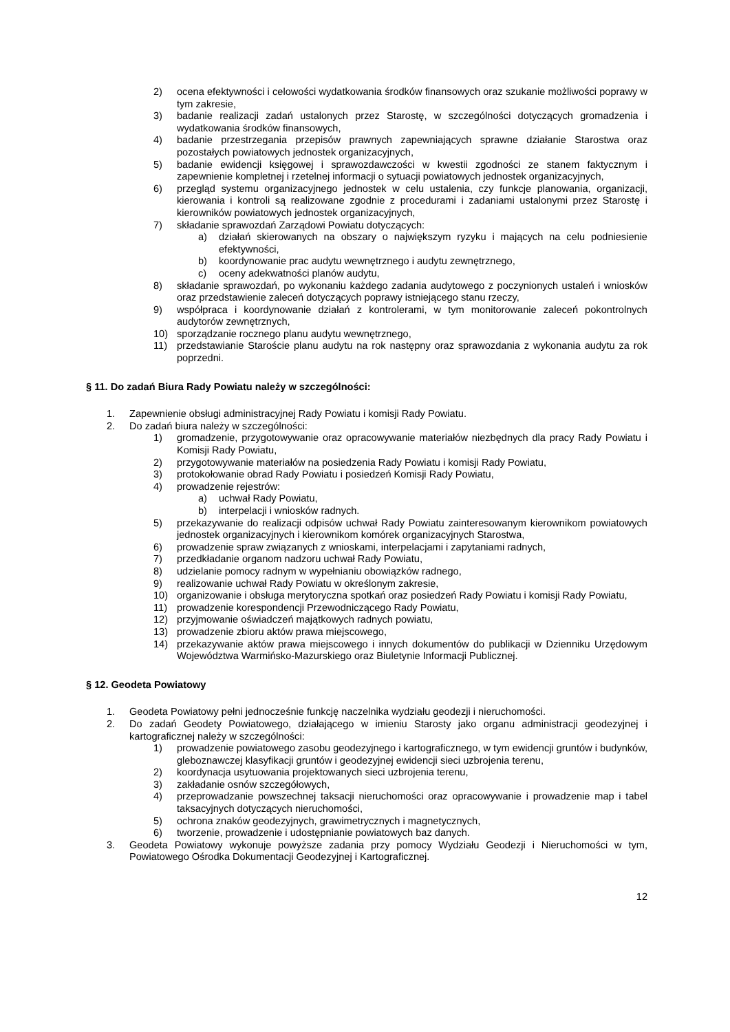2) ocena efektywności i celowości wydatkowania środków finansowych oraz szukanie możliwości poprawy w tym zakresie,
3) badanie realizacji zadań ustalonych przez Starostę, w szczególności dotyczących gromadzenia i wydatkowania środków finansowych,
4) badanie przestrzegania przepisów prawnych zapewniających sprawne działanie Starostwa oraz pozostałych powiatowych jednostek organizacyjnych,
5) badanie ewidencji księgowej i sprawozdawczości w kwestii zgodności ze stanem faktycznym i zapewnienie kompletnej i rzetelnej informacji o sytuacji powiatowych jednostek organizacyjnych,
6) przegląd systemu organizacyjnego jednostek w celu ustalenia, czy funkcje planowania, organizacji, kierowania i kontroli są realizowane zgodnie z procedurami i zadaniami ustalonymi przez Starostę i kierowników powiatowych jednostek organizacyjnych,
7) składanie sprawozdań Zarządowi Powiatu dotyczących:
a) działań skierowanych na obszary o największym ryzyku i mających na celu podniesienie efektywności,
b) koordynowanie prac audytu wewnętrznego i audytu zewnętrznego,
c) oceny adekwatności planów audytu,
8) składanie sprawozdań, po wykonaniu każdego zadania audytowego z poczynionych ustaleń i wniosków oraz przedstawienie zaleceń dotyczących poprawy istniejącego stanu rzeczy,
9) współpraca i koordynowanie działań z kontrolerami, w tym monitorowanie zaleceń pokontrolnych audytorów zewnętrznych,
10) sporządzanie rocznego planu audytu wewnętrznego,
11) przedstawianie Staroście planu audytu na rok następny oraz sprawozdania z wykonania audytu za rok poprzedni.
§ 11. Do zadań Biura Rady Powiatu należy w szczególności:
1. Zapewnienie obsługi administracyjnej Rady Powiatu i komisji Rady Powiatu.
2. Do zadań biura należy w szczególności:
1) gromadzenie, przygotowywanie oraz opracowywanie materiałów niezbędnych dla pracy Rady Powiatu i Komisji Rady Powiatu,
2) przygotowywanie materiałów na posiedzenia Rady Powiatu i komisji Rady Powiatu,
3) protokołowanie obrad Rady Powiatu i posiedzeń Komisji Rady Powiatu,
4) prowadzenie rejestrów:
a) uchwał Rady Powiatu,
b) interpelacji i wniosków radnych.
5) przekazywanie do realizacji odpisów uchwał Rady Powiatu zainteresowanym kierownikom powiatowych jednostek organizacyjnych i kierownikom komórek organizacyjnych Starostwa,
6) prowadzenie spraw związanych z wnioskami, interpelacjami i zapytaniami radnych,
7) przedkładanie organom nadzoru uchwał Rady Powiatu,
8) udzielanie pomocy radnym w wypełnianiu obowiązków radnego,
9) realizowanie uchwał Rady Powiatu w określonym zakresie,
10) organizowanie i obsługa merytoryczna spotkań oraz posiedzeń Rady Powiatu i komisji Rady Powiatu,
11) prowadzenie korespondencji Przewodniczącego Rady Powiatu,
12) przyjmowanie oświadczeń majątkowych radnych powiatu,
13) prowadzenie zbioru aktów prawa miejscowego,
14) przekazywanie aktów prawa miejscowego i innych dokumentów do publikacji w Dzienniku Urzędowym Województwa Warmińsko-Mazurskiego oraz Biuletynie Informacji Publicznej.
§ 12. Geodeta Powiatowy
1. Geodeta Powiatowy pełni jednocześnie funkcję naczelnika wydziału geodezji i nieruchomości.
2. Do zadań Geodety Powiatowego, działającego w imieniu Starosty jako organu administracji geodezyjnej i kartograficznej należy w szczególności:
1) prowadzenie powiatowego zasobu geodezyjnego i kartograficznego, w tym ewidencji gruntów i budynków, gleboznawczej klasyfikacji gruntów i geodezyjnej ewidencji sieci uzbrojenia terenu,
2) koordynacja usytuowania projektowanych sieci uzbrojenia terenu,
3) zakładanie osnów szczegółowych,
4) przeprowadzanie powszechnej taksacji nieruchomości oraz opracowywanie i prowadzenie map i tabel taksacyjnych dotyczących nieruchomości,
5) ochrona znaków geodezyjnych, grawimetrycznych i magnetycznych,
6) tworzenie, prowadzenie i udostępnianie powiatowych baz danych.
3. Geodeta Powiatowy wykonuje powyższe zadania przy pomocy Wydziału Geodezji i Nieruchomości w tym, Powiatowego Ośrodka Dokumentacji Geodezyjnej i Kartograficznej.
12